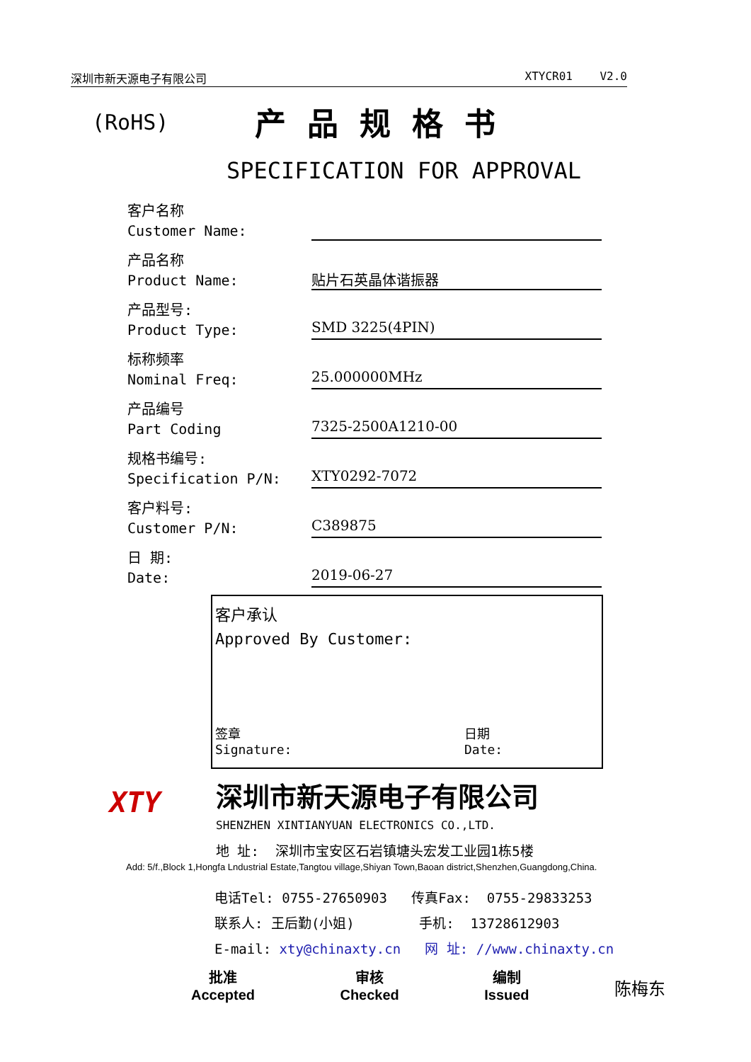深圳市新天源电子有限公司 XTYCR01 V2.0
(RoHS) 产品规格书
SPECIFICATION FOR APPROVAL
客户名称
Customer Name:
产品名称
Product Name:
贴片石英晶体谐振器
产品型号:
Product Type:
SMD 3225(4PIN)
标称频率
Nominal Freq:
25.000000MHz
产品编号
Part Coding
7325-2500A1210-00
规格书编号:
Specification P/N:
XTY0292-7072
客户料号:
Customer P/N:
C389875
日 期:
Date:
2019-06-27
客户承认
Approved By Customer:
签章
Signature:
日期
Date:
XTY
深圳市新天源电子有限公司
SHENZHEN XINTIANYUAN ELECTRONICS CO.,LTD.
地 址: 深圳市宝安区石岩镇塘头宏发工业园1栋5楼
Add: 5/f.,Block 1,Hongfa Lndustrial Estate,Tangtou village,Shiyan Town,Baoan district,Shenzhen,Guangdong,China.
电话Tel: 0755-27650903 传真Fax: 0755-29833253
联系人: 王后勤(小姐) 手机: 13728612903
E-mail: xty@chinaxty.cn 网 址: //www.chinaxty.cn
批准
Accepted
审核
Checked
编制
Issued
陈梅东